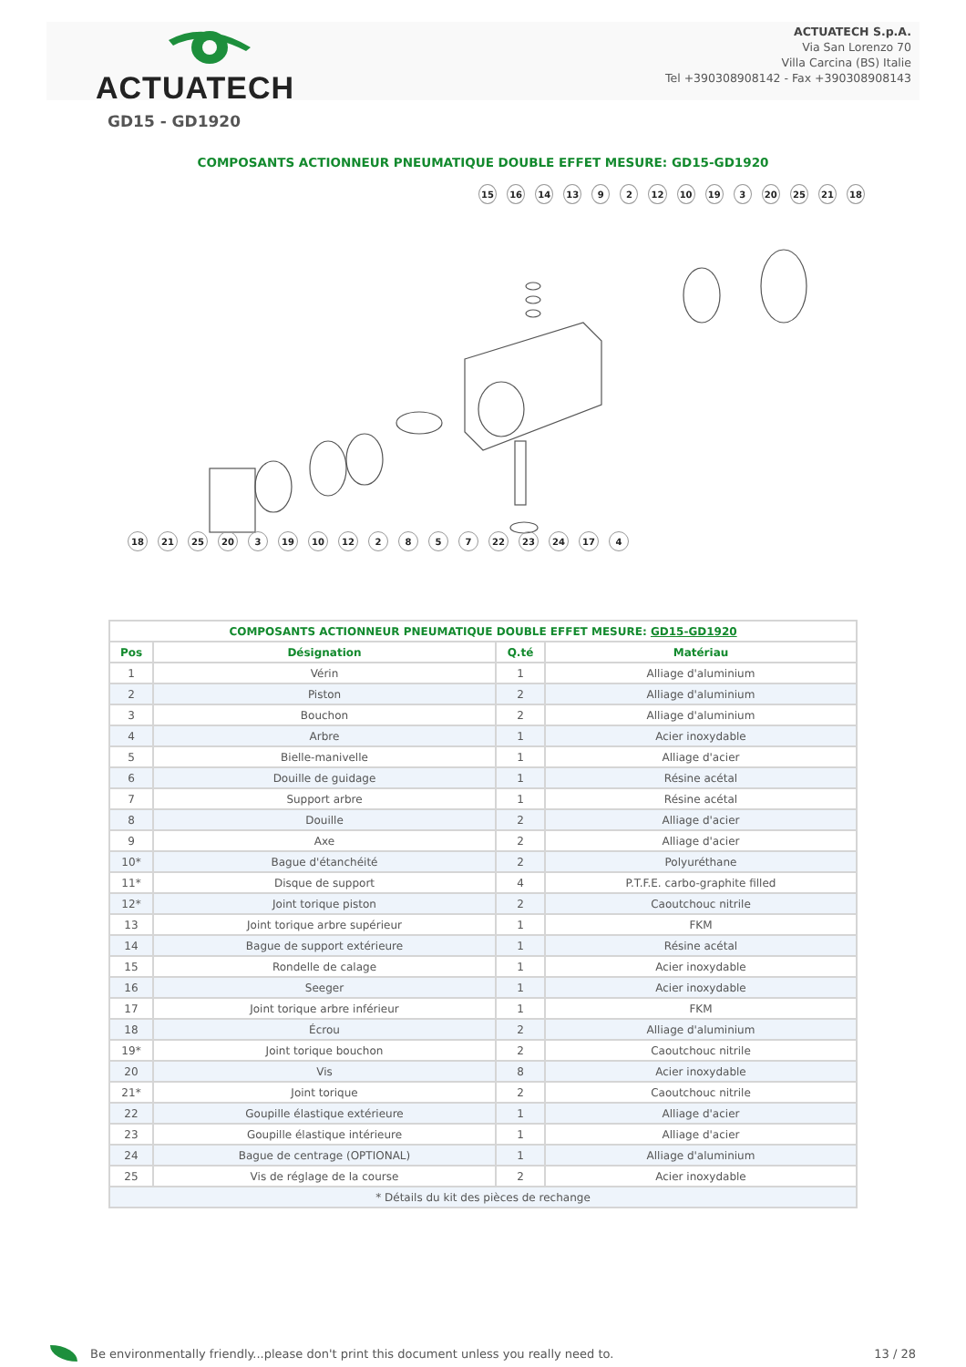ACTUATECH
ACTUATECH S.p.A.
Via San Lorenzo 70
Villa Carcina (BS) Italie
Tel +390308908142 - Fax +390308908143
GD15 - GD1920
COMPOSANTS ACTIONNEUR PNEUMATIQUE DOUBLE EFFET MESURE: GD15-GD1920
15 16 14 13 9 2 12 10 19 3 20 25 21 18
18 21 25 20 3 19 10 12 2857 22 23 24 17 4
| COMPOSANTS ACTIONNEUR PNEUMATIQUE DOUBLE EFFET MESURE: GD15-GD1920 | | | |
| --- | --- | --- | --- |
| Pos | Désignation | Q.té | Matériau |
| 1 | Vérin | 1 | Alliage d'aluminium |
| 2 | Piston | 2 | Alliage d'aluminium |
| 3 | Bouchon | 2 | Alliage d'aluminium |
| 4 | Arbre | 1 | Acier inoxydable |
| 5 | Bielle-manivelle | 1 | Alliage d'acier |
| 6 | Douille de guidage | 1 | Résine acétal |
| 7 | Support arbre | 1 | Résine acétal |
| 8 | Douille | 2 | Alliage d'acier |
| 9 | Axe | 2 | Alliage d'acier |
| 10* | Bague d'étanchéité | 2 | Polyuréthane |
| 11* | Disque de support | 4 | P.T.F.E. carbo-graphite filled |
| 12* | Joint torique piston | 2 | Caoutchouc nitrile |
| 13 | Joint torique arbre supérieur | 1 | FKM |
| 14 | Bague de support extérieure | 1 | Résine acétal |
| 15 | Rondelle de calage | 1 | Acier inoxydable |
| 16 | Seeger | 1 | Acier inoxydable |
| 17 | Joint torique arbre inférieur | 1 | FKM |
| 18 | Écrou | 2 | Alliage d'aluminium |
| 19* | Joint torique bouchon | 2 | Caoutchouc nitrile |
| 20 | Vis | 8 | Acier inoxydable |
| 21* | Joint torique | 2 | Caoutchouc nitrile |
| 22 | Goupille élastique extérieure | 1 | Alliage d'acier |
| 23 | Goupille élastique intérieure | 1 | Alliage d'acier |
| 24 | Bague de centrage (OPTIONAL) | 1 | Alliage d'aluminium |
| 25 | Vis de réglage de la course | 2 | Acier inoxydable |
| * Détails du kit des pièces de rechange | | | |
Be environmentally friendly...please don't print this document unless you really need to. 13 / 28